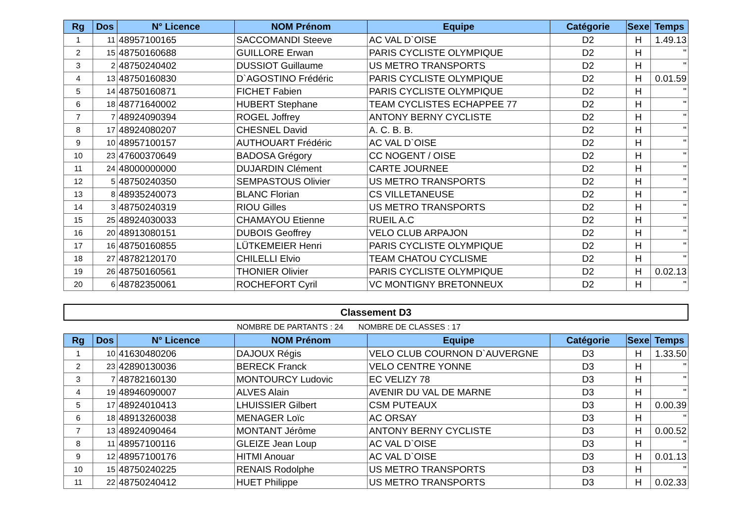| Rg | Dos | N° Licence | NOM Prénom | Equipe | Catégorie | Sexe | Temps |
| --- | --- | --- | --- | --- | --- | --- | --- |
| 1 | 11 | 48957100165 | SACCOMANDI Steeve | AC VAL D`OISE | D2 | H | 1.49.13 |
| 2 | 15 | 48750160688 | GUILLORE Erwan | PARIS CYCLISTE OLYMPIQUE | D2 | H | " |
| 3 | 2 | 48750240402 | DUSSIOT Guillaume | US METRO TRANSPORTS | D2 | H | " |
| 4 | 13 | 48750160830 | D`AGOSTINO Frédéric | PARIS CYCLISTE OLYMPIQUE | D2 | H | 0.01.59 |
| 5 | 14 | 48750160871 | FICHET Fabien | PARIS CYCLISTE OLYMPIQUE | D2 | H | " |
| 6 | 18 | 48771640002 | HUBERT Stephane | TEAM CYCLISTES ECHAPPEE 77 | D2 | H | " |
| 7 | 7 | 48924090394 | ROGEL Joffrey | ANTONY BERNY CYCLISTE | D2 | H | " |
| 8 | 17 | 48924080207 | CHESNEL David | A. C. B. B. | D2 | H | " |
| 9 | 10 | 48957100157 | AUTHOUART Frédéric | AC VAL D`OISE | D2 | H | " |
| 10 | 23 | 47600370649 | BADOSA Grégory | CC NOGENT / OISE | D2 | H | " |
| 11 | 24 | 48000000000 | DUJARDIN Clément | CARTE JOURNEE | D2 | H | " |
| 12 | 5 | 48750240350 | SEMPASTOUS Olivier | US METRO TRANSPORTS | D2 | H | " |
| 13 | 8 | 48935240073 | BLANC Florian | CS VILLETANEUSE | D2 | H | " |
| 14 | 3 | 48750240319 | RIOU Gilles | US METRO TRANSPORTS | D2 | H | " |
| 15 | 25 | 48924030033 | CHAMAYOU Etienne | RUEIL A.C | D2 | H | " |
| 16 | 20 | 48913080151 | DUBOIS Geoffrey | VELO CLUB ARPAJON | D2 | H | " |
| 17 | 16 | 48750160855 | LÜTKEMEIER Henri | PARIS CYCLISTE OLYMPIQUE | D2 | H | " |
| 18 | 27 | 48782120170 | CHILELLI Elvio | TEAM CHATOU CYCLISME | D2 | H | " |
| 19 | 26 | 48750160561 | THONIER Olivier | PARIS CYCLISTE OLYMPIQUE | D2 | H | 0.02.13 |
| 20 | 6 | 48782350061 | ROCHEFORT Cyril | VC MONTIGNY BRETONNEUX | D2 | H | " |
Classement D3
NOMBRE DE PARTANTS : 24 NOMBRE DE CLASSES : 17
| Rg | Dos | N° Licence | NOM Prénom | Equipe | Catégorie | Sexe | Temps |
| --- | --- | --- | --- | --- | --- | --- | --- |
| 1 | 10 | 41630480206 | DAJOUX Régis | VELO CLUB COURNON D`AUVERGNE | D3 | H | 1.33.50 |
| 2 | 23 | 42890130036 | BERECK Franck | VELO CENTRE YONNE | D3 | H | " |
| 3 | 7 | 48782160130 | MONTOURCY Ludovic | EC VELIZY 78 | D3 | H | " |
| 4 | 19 | 48946090007 | ALVES Alain | AVENIR DU VAL DE MARNE | D3 | H | " |
| 5 | 17 | 48924010413 | LHUISSIER Gilbert | CSM PUTEAUX | D3 | H | 0.00.39 |
| 6 | 18 | 48913260038 | MENAGER Loïc | AC ORSAY | D3 | H | " |
| 7 | 13 | 48924090464 | MONTANT Jérôme | ANTONY BERNY CYCLISTE | D3 | H | 0.00.52 |
| 8 | 11 | 48957100116 | GLEIZE Jean Loup | AC VAL D`OISE | D3 | H | " |
| 9 | 12 | 48957100176 | HITMI Anouar | AC VAL D`OISE | D3 | H | 0.01.13 |
| 10 | 15 | 48750240225 | RENAIS Rodolphe | US METRO TRANSPORTS | D3 | H | " |
| 11 | 22 | 48750240412 | HUET Philippe | US METRO TRANSPORTS | D3 | H | 0.02.33 |